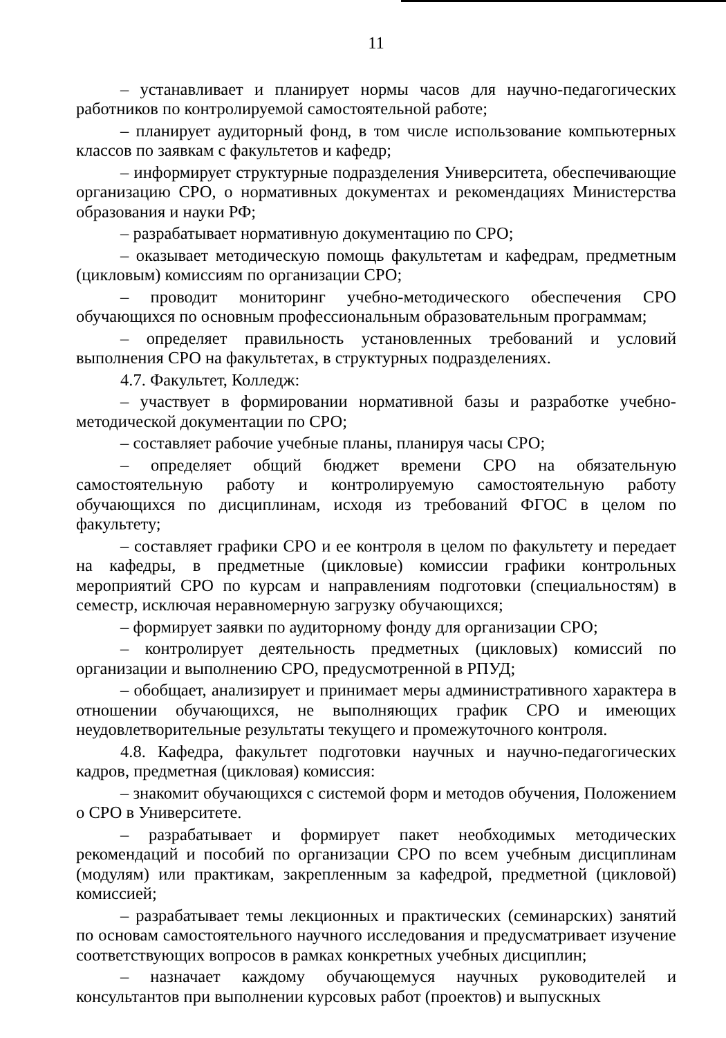11
– устанавливает и планирует нормы часов для научно-педагогических работников по контролируемой самостоятельной работе;
– планирует аудиторный фонд, в том числе использование компьютерных классов по заявкам с факультетов и кафедр;
– информирует структурные подразделения Университета, обеспечивающие организацию СРО, о нормативных документах и рекомендациях Министерства образования и науки РФ;
– разрабатывает нормативную документацию по СРО;
– оказывает методическую помощь факультетам и кафедрам, предметным (цикловым) комиссиям по организации СРО;
– проводит мониторинг учебно-методического обеспечения СРО обучающихся по основным профессиональным образовательным программам;
– определяет правильность установленных требований и условий выполнения СРО на факультетах, в структурных подразделениях.
4.7. Факультет, Колледж:
– участвует в формировании нормативной базы и разработке учебно-методической документации по СРО;
– составляет рабочие учебные планы, планируя часы СРО;
– определяет общий бюджет времени СРО на обязательную самостоятельную работу и контролируемую самостоятельную работу обучающихся по дисциплинам, исходя из требований ФГОС в целом по факультету;
– составляет графики СРО и ее контроля в целом по факультету и передает на кафедры, в предметные (цикловые) комиссии графики контрольных мероприятий СРО по курсам и направлениям подготовки (специальностям) в семестр, исключая неравномерную загрузку обучающихся;
– формирует заявки по аудиторному фонду для организации СРО;
– контролирует деятельность предметных (цикловых) комиссий по организации и выполнению СРО, предусмотренной в РПУД;
– обобщает, анализирует и принимает меры административного характера в отношении обучающихся, не выполняющих график СРО и имеющих неудовлетворительные результаты текущего и промежуточного контроля.
4.8. Кафедра, факультет подготовки научных и научно-педагогических кадров, предметная (цикловая) комиссия:
– знакомит обучающихся с системой форм и методов обучения, Положением о СРО в Университете.
– разрабатывает и формирует пакет необходимых методических рекомендаций и пособий по организации СРО по всем учебным дисциплинам (модулям) или практикам, закрепленным за кафедрой, предметной (цикловой) комиссией;
– разрабатывает темы лекционных и практических (семинарских) занятий по основам самостоятельного научного исследования и предусматривает изучение соответствующих вопросов в рамках конкретных учебных дисциплин;
– назначает каждому обучающемуся научных руководителей и консультантов при выполнении курсовых работ (проектов) и выпускных